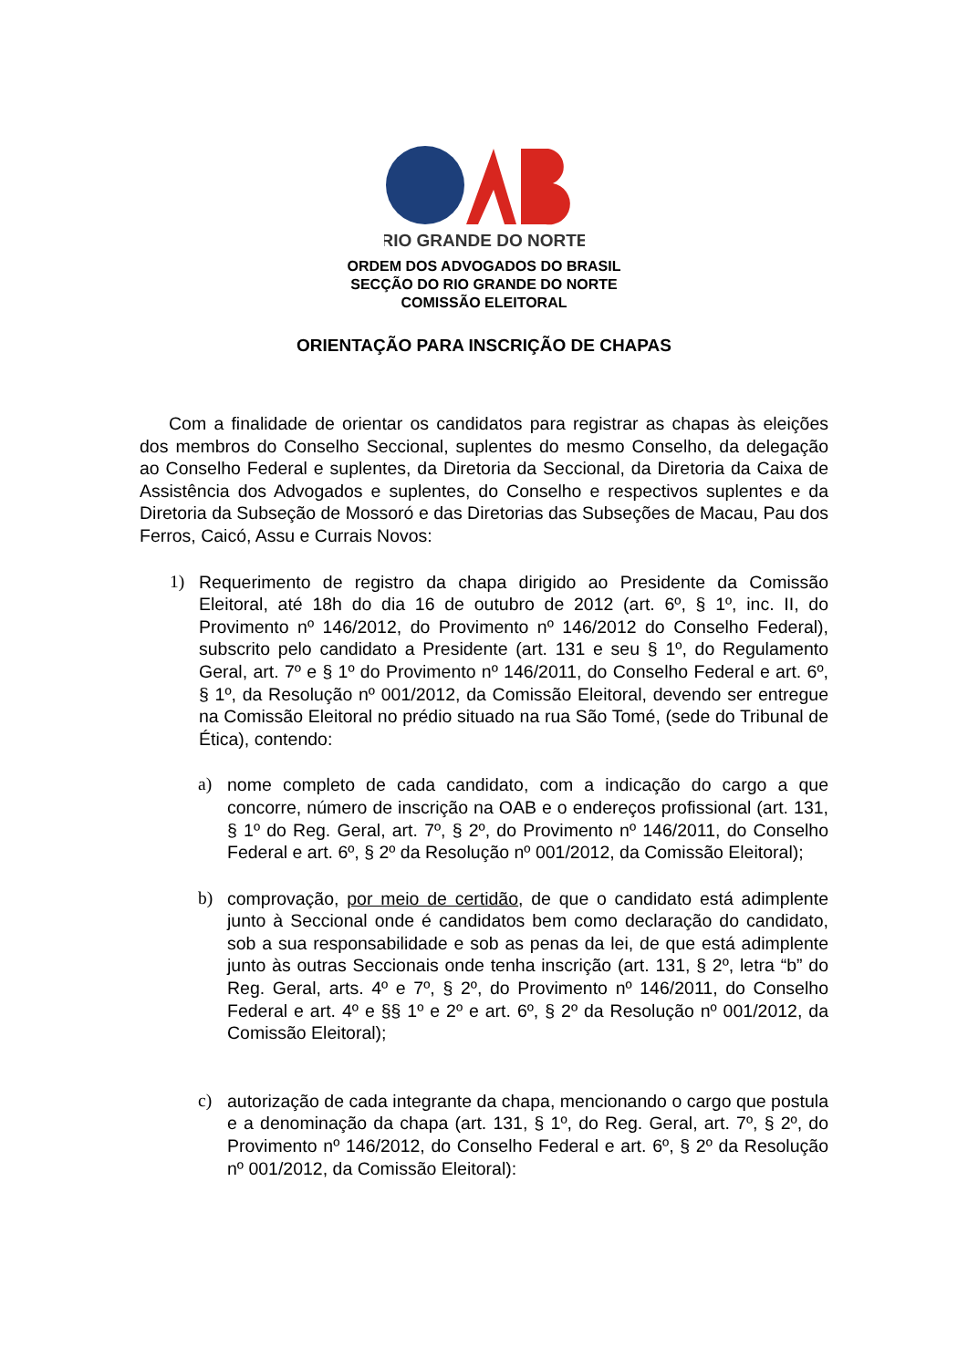RIO GRANDE DO NORTE
ORDEM DOS ADVOGADOS DO BRASIL
SECÇÃO DO RIO GRANDE DO NORTE
COMISSÃO ELEITORAL
ORIENTAÇÃO PARA INSCRIÇÃO DE CHAPAS
Com a finalidade de orientar os candidatos para registrar as chapas às eleições dos membros do Conselho Seccional, suplentes do mesmo Conselho, da delegação ao Conselho Federal e suplentes, da Diretoria da Seccional, da Diretoria da Caixa de Assistência dos Advogados e suplentes, do Conselho e respectivos suplentes e da Diretoria da Subseção de Mossoró e das Diretorias das Subseções de Macau, Pau dos Ferros, Caicó, Assu e Currais Novos:
1) Requerimento de registro da chapa dirigido ao Presidente da Comissão Eleitoral, até 18h do dia 16 de outubro de 2012 (art. 6º, § 1º, inc. II, do Provimento nº 146/2012, do Provimento nº 146/2012 do Conselho Federal), subscrito pelo candidato a Presidente (art. 131 e seu § 1º, do Regulamento Geral, art. 7º e § 1º do Provimento nº 146/2011, do Conselho Federal e art. 6º, § 1º, da Resolução nº 001/2012, da Comissão Eleitoral, devendo ser entregue na Comissão Eleitoral no prédio situado na rua São Tomé, (sede do Tribunal de Ética), contendo:
a) nome completo de cada candidato, com a indicação do cargo a que concorre, número de inscrição na OAB e o endereços profissional (art. 131, § 1º do Reg. Geral, art. 7º, § 2º, do Provimento nº 146/2011, do Conselho Federal e art. 6º, § 2º da Resolução nº 001/2012, da Comissão Eleitoral);
b) comprovação, por meio de certidão, de que o candidato está adimplente junto à Seccional onde é candidatos bem como declaração do candidato, sob a sua responsabilidade e sob as penas da lei, de que está adimplente junto às outras Seccionais onde tenha inscrição (art. 131, § 2º, letra “b” do Reg. Geral, arts. 4º e 7º, § 2º, do Provimento nº 146/2011, do Conselho Federal e art. 4º e §§ 1º e 2º e art. 6º, § 2º da Resolução nº 001/2012, da Comissão Eleitoral);
c) autorização de cada integrante da chapa, mencionando o cargo que postula e a denominação da chapa (art. 131, § 1º, do Reg. Geral, art. 7º, § 2º, do Provimento nº 146/2012, do Conselho Federal e art. 6º, § 2º da Resolução nº 001/2012, da Comissão Eleitoral):